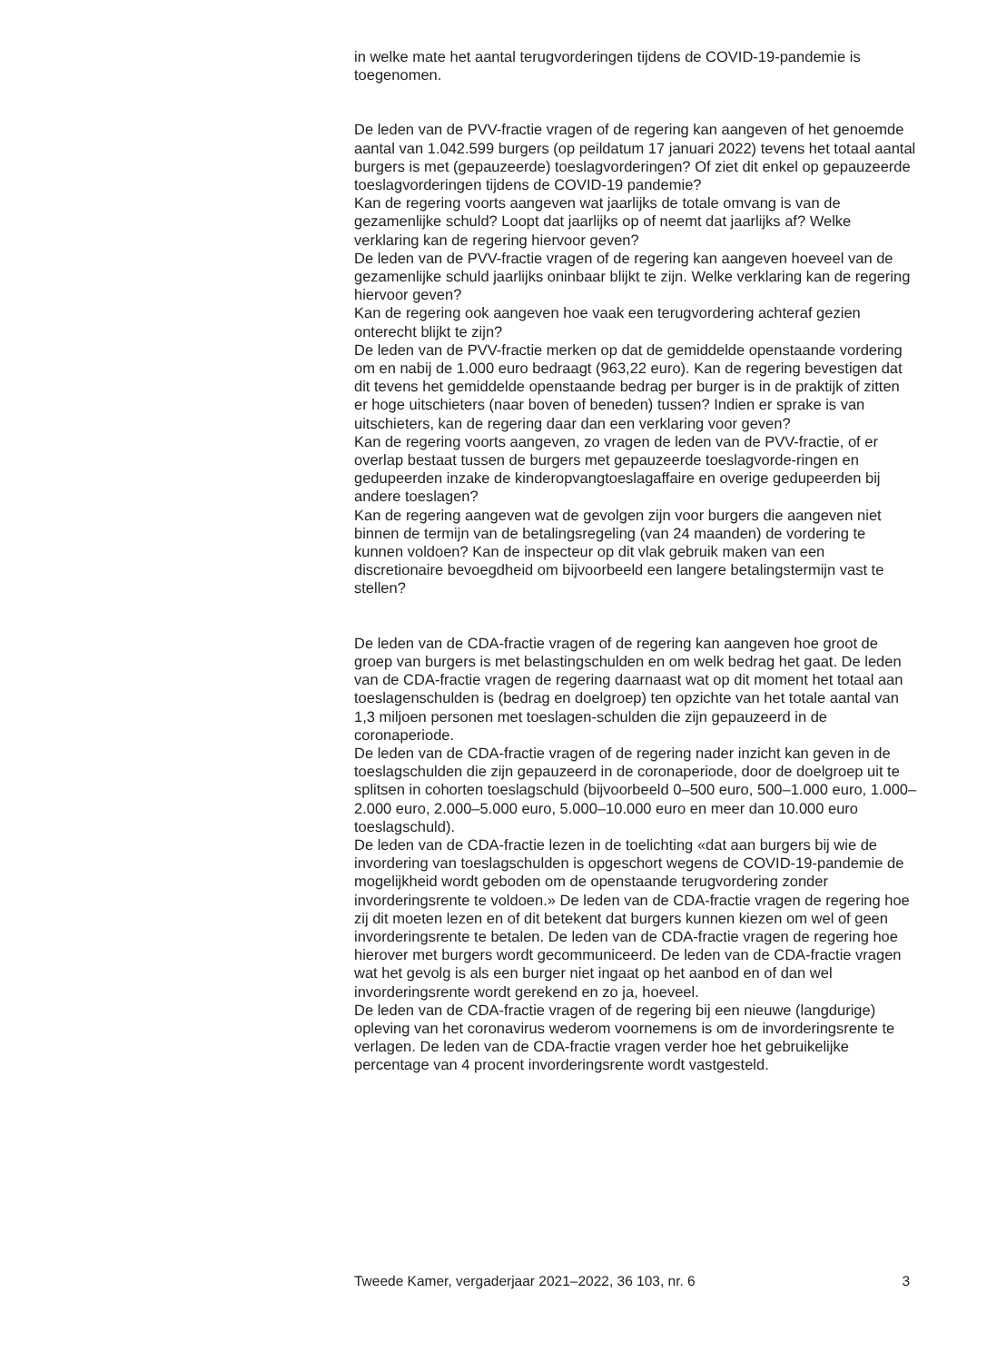in welke mate het aantal terugvorderingen tijdens de COVID-19-pandemie is toegenomen.
De leden van de PVV-fractie vragen of de regering kan aangeven of het genoemde aantal van 1.042.599 burgers (op peildatum 17 januari 2022) tevens het totaal aantal burgers is met (gepauzeerde) toeslagvorderingen? Of ziet dit enkel op gepauzeerde toeslagvorderingen tijdens de COVID-19 pandemie?
Kan de regering voorts aangeven wat jaarlijks de totale omvang is van de gezamenlijke schuld? Loopt dat jaarlijks op of neemt dat jaarlijks af? Welke verklaring kan de regering hiervoor geven?
De leden van de PVV-fractie vragen of de regering kan aangeven hoeveel van de gezamenlijke schuld jaarlijks oninbaar blijkt te zijn. Welke verklaring kan de regering hiervoor geven?
Kan de regering ook aangeven hoe vaak een terugvordering achteraf gezien onterecht blijkt te zijn?
De leden van de PVV-fractie merken op dat de gemiddelde openstaande vordering om en nabij de 1.000 euro bedraagt (963,22 euro). Kan de regering bevestigen dat dit tevens het gemiddelde openstaande bedrag per burger is in de praktijk of zitten er hoge uitschieters (naar boven of beneden) tussen? Indien er sprake is van uitschieters, kan de regering daar dan een verklaring voor geven?
Kan de regering voorts aangeven, zo vragen de leden van de PVV-fractie, of er overlap bestaat tussen de burgers met gepauzeerde toeslagvorde-ringen en gedupeerden inzake de kinderopvangtoeslagaffaire en overige gedupeerden bij andere toeslagen?
Kan de regering aangeven wat de gevolgen zijn voor burgers die aangeven niet binnen de termijn van de betalingsregeling (van 24 maanden) de vordering te kunnen voldoen? Kan de inspecteur op dit vlak gebruik maken van een discretionaire bevoegdheid om bijvoorbeeld een langere betalingstermijn vast te stellen?
De leden van de CDA-fractie vragen of de regering kan aangeven hoe groot de groep van burgers is met belastingschulden en om welk bedrag het gaat. De leden van de CDA-fractie vragen de regering daarnaast wat op dit moment het totaal aan toeslagenschulden is (bedrag en doelgroep) ten opzichte van het totale aantal van 1,3 miljoen personen met toeslagen-schulden die zijn gepauzeerd in de coronaperiode.
De leden van de CDA-fractie vragen of de regering nader inzicht kan geven in de toeslagschulden die zijn gepauzeerd in de coronaperiode, door de doelgroep uit te splitsen in cohorten toeslagschuld (bijvoorbeeld 0–500 euro, 500–1.000 euro, 1.000–2.000 euro, 2.000–5.000 euro, 5.000–10.000 euro en meer dan 10.000 euro toeslagschuld).
De leden van de CDA-fractie lezen in de toelichting «dat aan burgers bij wie de invordering van toeslagschulden is opgeschort wegens de COVID-19-pandemie de mogelijkheid wordt geboden om de openstaande terugvordering zonder invorderingsrente te voldoen.» De leden van de CDA-fractie vragen de regering hoe zij dit moeten lezen en of dit betekent dat burgers kunnen kiezen om wel of geen invorderingsrente te betalen. De leden van de CDA-fractie vragen de regering hoe hierover met burgers wordt gecommuniceerd. De leden van de CDA-fractie vragen wat het gevolg is als een burger niet ingaat op het aanbod en of dan wel invorderingsrente wordt gerekend en zo ja, hoeveel.
De leden van de CDA-fractie vragen of de regering bij een nieuwe (langdurige) opleving van het coronavirus wederom voornemens is om de invorderingsrente te verlagen. De leden van de CDA-fractie vragen verder hoe het gebruikelijke percentage van 4 procent invorderingsrente wordt vastgesteld.
Tweede Kamer, vergaderjaar 2021–2022, 36 103, nr. 6 3